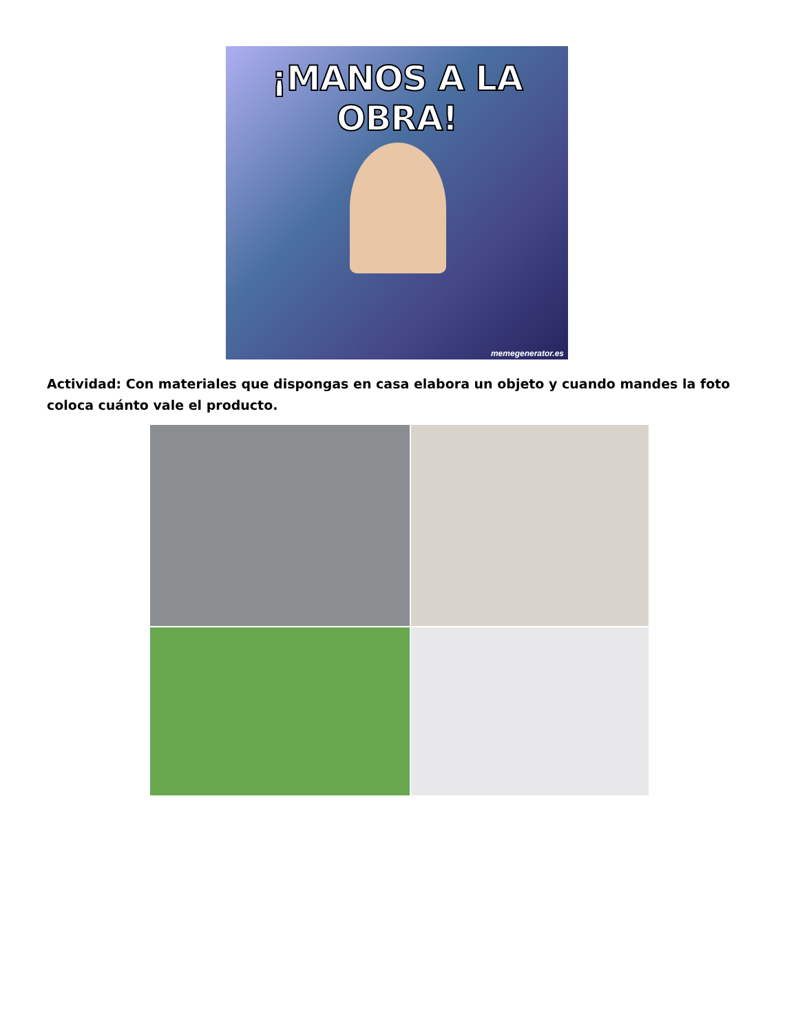¡MANOS A LA OBRA!
memegenerator.es
Actividad: Con materiales que dispongas en casa elabora un objeto y cuando mandes la foto coloca cuánto vale el producto.